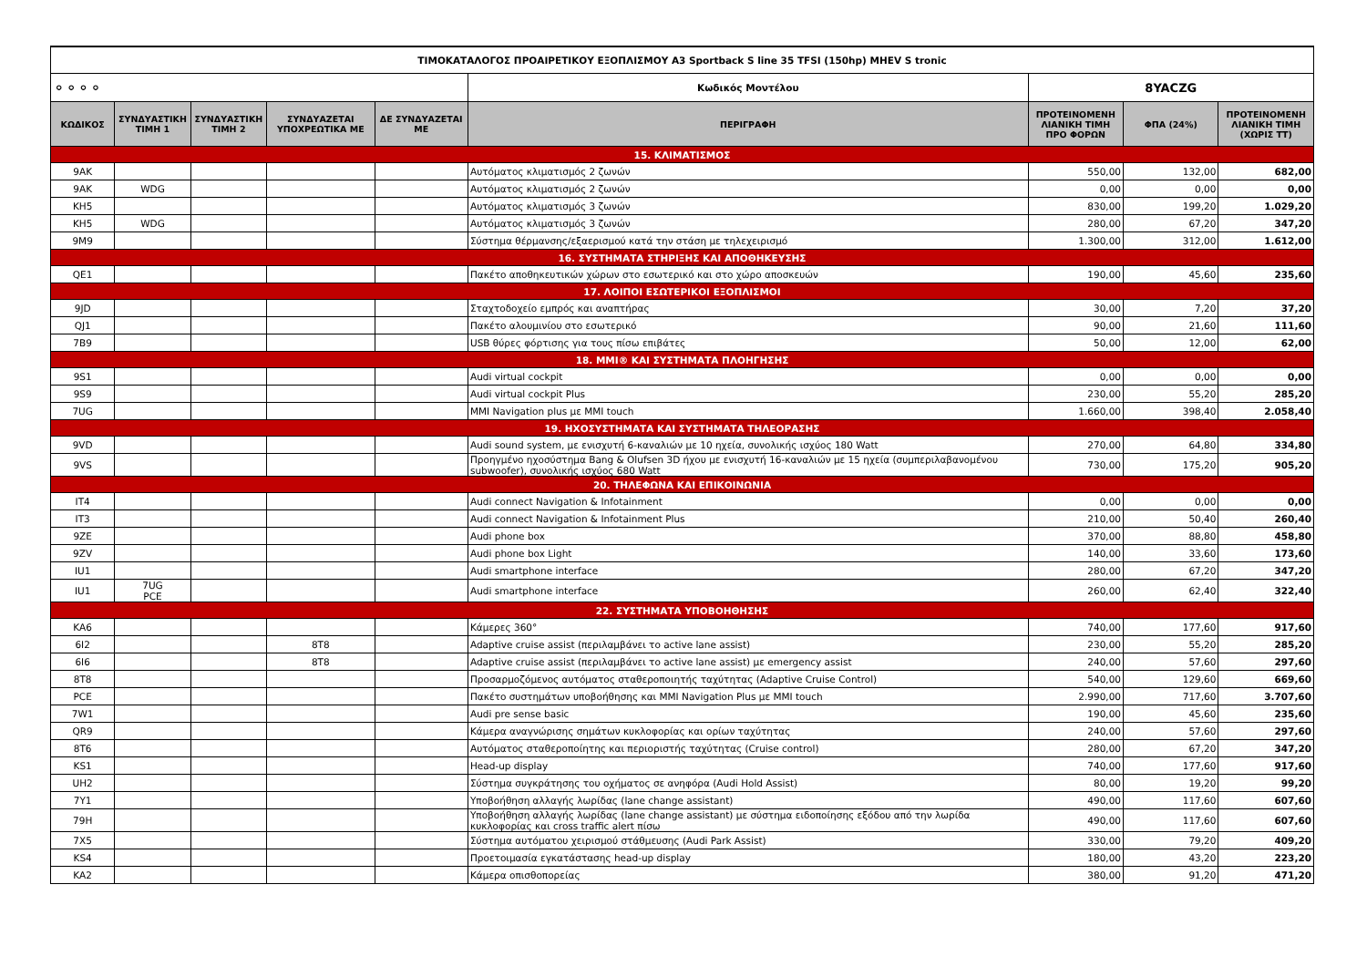| ΤΙΜΟΚΑΤΑΛΟΓΟΣ ΠΡΟΑΙΡΕΤΙΚΟΥ ΕΞΟΠΛΙΣΜΟΥ A3 Sportback S line 35 TFSI (150hp) MHEV S tronic | | | | | | | | |
| ⚬⚬⚬⚬ | | | | | Κωδικός Μοντέλου | 8YACZG | | |
| ΚΩΔΙΚΟΣ | ΣΥΝΔΥΑΣΤΙΚΗ ΤΙΜΗ 1 | ΣΥΝΔΥΑΣΤΙΚΗ ΤΙΜΗ 2 | ΣΥΝΔΥΑΖΕΤΑΙ ΥΠΟΧΡΕΩΤΙΚΑ ΜΕ | ΔΕ ΣΥΝΔΥΑΖΕΤΑΙ ΜΕ | ΠΕΡΙΓΡΑΦΗ | ΠΡΟΤΕΙΝΟΜΕΝΗ ΛΙΑΝΙΚΗ ΤΙΜΗ ΠΡΟ ΦΟΡΩΝ | ΦΠΑ (24%) | ΠΡΟΤΕΙΝΟΜΕΝΗ ΛΙΑΝΙΚΗ ΤΙΜΗ (ΧΩΡΙΣ ΤΤ) |
| 15. ΚΛΙΜΑΤΙΣΜΟΣ | | | | | | | | |
| 9AK | | | | | Αυτόματος κλιματισμός 2 ζωνών | 550,00 | 132,00 | 682,00 |
| 9AK | WDG | | | | Αυτόματος κλιματισμός 2 ζωνών | 0,00 | 0,00 | 0,00 |
| KH5 | | | | | Αυτόματος κλιματισμός 3 ζωνών | 830,00 | 199,20 | 1.029,20 |
| KH5 | WDG | | | | Αυτόματος κλιματισμός 3 ζωνών | 280,00 | 67,20 | 347,20 |
| 9M9 | | | | | Σύστημα θέρμανσης/εξαερισμού κατά την στάση με τηλεχειρισμό | 1.300,00 | 312,00 | 1.612,00 |
| 16. ΣΥΣΤΗΜΑΤΑ ΣΤΗΡΙΞΗΣ ΚΑΙ ΑΠΟΘΗΚΕΥΣΗΣ | | | | | | | | |
| QE1 | | | | | Πακέτο αποθηκευτικών χώρων στο εσωτερικό και στο χώρο αποσκευών | 190,00 | 45,60 | 235,60 |
| 17. ΛΟΙΠΟΙ ΕΣΩΤΕΡΙΚΟΙ ΕΞΟΠΛΙΣΜΟΙ | | | | | | | | |
| 9JD | | | | | Σταχτοδοχείο εμπρός και αναπτήρας | 30,00 | 7,20 | 37,20 |
| QJ1 | | | | | Πακέτο αλουμινίου στο εσωτερικό | 90,00 | 21,60 | 111,60 |
| 7B9 | | | | | USB θύρες φόρτισης για τους πίσω επιβάτες | 50,00 | 12,00 | 62,00 |
| 18. MMI® ΚΑΙ ΣΥΣΤΗΜΑΤΑ ΠΛΟΗΓΗΣΗΣ | | | | | | | | |
| 9S1 | | | | | Audi virtual cockpit | 0,00 | 0,00 | 0,00 |
| 9S9 | | | | | Audi virtual cockpit Plus | 230,00 | 55,20 | 285,20 |
| 7UG | | | | | MMI Navigation plus με MMI touch | 1.660,00 | 398,40 | 2.058,40 |
| 19. ΗΧΟΣΥΣΤΗΜΑΤΑ ΚΑΙ ΣΥΣΤΗΜΑΤΑ ΤΗΛΕΟΡΑΣΗΣ | | | | | | | | |
| 9VD | | | | | Audi sound system, με ενισχυτή 6-καναλιών με 10 ηχεία, συνολικής ισχύος 180 Watt | 270,00 | 64,80 | 334,80 |
| 9VS | | | | | Προηγμένο ηχοσύστημα Bang & Olufsen 3D ήχου με ενισχυτή 16-καναλιών με 15 ηχεία (συμπεριλαβανομένου subwoofer), συνολικής ισχύος 680 Watt | 730,00 | 175,20 | 905,20 |
| 20. ΤΗΛΕΦΩΝΑ ΚΑΙ ΕΠΙΚΟΙΝΩΝΙΑ | | | | | | | | |
| IT4 | | | | | Audi connect Navigation & Infotainment | 0,00 | 0,00 | 0,00 |
| IT3 | | | | | Audi connect Navigation & Infotainment Plus | 210,00 | 50,40 | 260,40 |
| 9ZE | | | | | Audi phone box | 370,00 | 88,80 | 458,80 |
| 9ZV | | | | | Audi phone box Light | 140,00 | 33,60 | 173,60 |
| IU1 | | | | | Audi smartphone interface | 280,00 | 67,20 | 347,20 |
| IU1 | 7UG PCE | | | | Audi smartphone interface | 260,00 | 62,40 | 322,40 |
| 22. ΣΥΣΤΗΜΑΤΑ ΥΠΟΒΟΗΘΗΣΗΣ | | | | | | | | |
| KA6 | | | | | Κάμερες 360° | 740,00 | 177,60 | 917,60 |
| 6I2 | | | 8T8 | | Adaptive cruise assist (περιλαμβάνει το active lane assist) | 230,00 | 55,20 | 285,20 |
| 6I6 | | | 8T8 | | Adaptive cruise assist (περιλαμβάνει το active lane assist) με emergency assist | 240,00 | 57,60 | 297,60 |
| 8T8 | | | | | Προσαρμοζόμενος αυτόματος σταθεροποιητής ταχύτητας (Adaptive Cruise Control) | 540,00 | 129,60 | 669,60 |
| PCE | | | | | Πακέτο συστημάτων υποβοήθησης και MMI Navigation Plus με MMI touch | 2.990,00 | 717,60 | 3.707,60 |
| 7W1 | | | | | Audi pre sense basic | 190,00 | 45,60 | 235,60 |
| QR9 | | | | | Κάμερα αναγνώρισης σημάτων κυκλοφορίας και ορίων ταχύτητας | 240,00 | 57,60 | 297,60 |
| 8T6 | | | | | Αυτόματος σταθεροποίητης και περιοριστής ταχύτητας (Cruise control) | 280,00 | 67,20 | 347,20 |
| KS1 | | | | | Head-up display | 740,00 | 177,60 | 917,60 |
| UH2 | | | | | Σύστημα συγκράτησης του οχήματος σε ανηφόρα (Audi Hold Assist) | 80,00 | 19,20 | 99,20 |
| 7Y1 | | | | | Υποβοήθηση αλλαγής λωρίδας (lane change assistant) | 490,00 | 117,60 | 607,60 |
| 79H | | | | | Υποβοήθηση αλλαγής λωρίδας (lane change assistant) με σύστημα ειδοποίησης εξόδου από την λωρίδα κυκλοφορίας και cross traffic alert πίσω | 490,00 | 117,60 | 607,60 |
| 7X5 | | | | | Σύστημα αυτόματου χειρισμού στάθμευσης (Audi Park Assist) | 330,00 | 79,20 | 409,20 |
| KS4 | | | | | Προετοιμασία εγκατάστασης head-up display | 180,00 | 43,20 | 223,20 |
| KA2 | | | | | Κάμερα οπισθοπορείας | 380,00 | 91,20 | 471,20 |